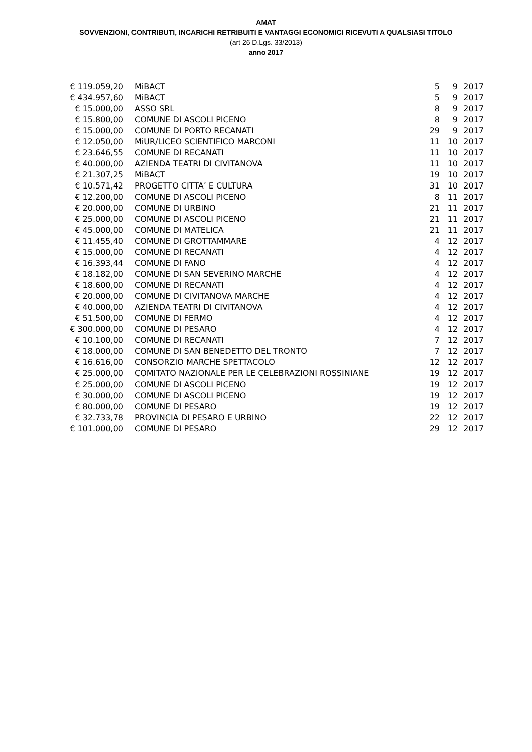AMAT
SOVVENZIONI, CONTRIBUTI, INCARICHI RETRIBUITI E VANTAGGI ECONOMICI RICEVUTI A QUALSIASI TITOLO
(art 26 D.Lgs. 33/2013)
anno 2017
| € 119.059,20 | MiBACT | 5 | 9 | 2017 |
| € 434.957,60 | MiBACT | 5 | 9 | 2017 |
| € 15.000,00 | ASSO SRL | 8 | 9 | 2017 |
| € 15.800,00 | COMUNE DI ASCOLI PICENO | 8 | 9 | 2017 |
| € 15.000,00 | COMUNE DI PORTO RECANATI | 29 | 9 | 2017 |
| € 12.050,00 | MiUR/LICEO SCIENTIFICO MARCONI | 11 | 10 | 2017 |
| € 23.646,55 | COMUNE DI RECANATI | 11 | 10 | 2017 |
| € 40.000,00 | AZIENDA TEATRI DI CIVITANOVA | 11 | 10 | 2017 |
| € 21.307,25 | MiBACT | 19 | 10 | 2017 |
| € 10.571,42 | PROGETTO CITTA’ E CULTURA | 31 | 10 | 2017 |
| € 12.200,00 | COMUNE DI ASCOLI PICENO | 8 | 11 | 2017 |
| € 20.000,00 | COMUNE DI URBINO | 21 | 11 | 2017 |
| € 25.000,00 | COMUNE DI ASCOLI PICENO | 21 | 11 | 2017 |
| € 45.000,00 | COMUNE DI MATELICA | 21 | 11 | 2017 |
| € 11.455,40 | COMUNE DI GROTTAMMARE | 4 | 12 | 2017 |
| € 15.000,00 | COMUNE DI RECANATI | 4 | 12 | 2017 |
| € 16.393,44 | COMUNE DI FANO | 4 | 12 | 2017 |
| € 18.182,00 | COMUNE DI SAN SEVERINO MARCHE | 4 | 12 | 2017 |
| € 18.600,00 | COMUNE DI RECANATI | 4 | 12 | 2017 |
| € 20.000,00 | COMUNE DI CIVITANOVA MARCHE | 4 | 12 | 2017 |
| € 40.000,00 | AZIENDA TEATRI DI CIVITANOVA | 4 | 12 | 2017 |
| € 51.500,00 | COMUNE DI FERMO | 4 | 12 | 2017 |
| € 300.000,00 | COMUNE DI PESARO | 4 | 12 | 2017 |
| € 10.100,00 | COMUNE DI RECANATI | 7 | 12 | 2017 |
| € 18.000,00 | COMUNE DI SAN BENEDETTO DEL TRONTO | 7 | 12 | 2017 |
| € 16.616,00 | CONSORZIO MARCHE SPETTACOLO | 12 | 12 | 2017 |
| € 25.000,00 | COMITATO NAZIONALE PER LE CELEBRAZIONI ROSSINIANE | 19 | 12 | 2017 |
| € 25.000,00 | COMUNE DI ASCOLI PICENO | 19 | 12 | 2017 |
| € 30.000,00 | COMUNE DI ASCOLI PICENO | 19 | 12 | 2017 |
| € 80.000,00 | COMUNE DI PESARO | 19 | 12 | 2017 |
| € 32.733,78 | PROVINCIA DI PESARO E URBINO | 22 | 12 | 2017 |
| € 101.000,00 | COMUNE DI PESARO | 29 | 12 | 2017 |